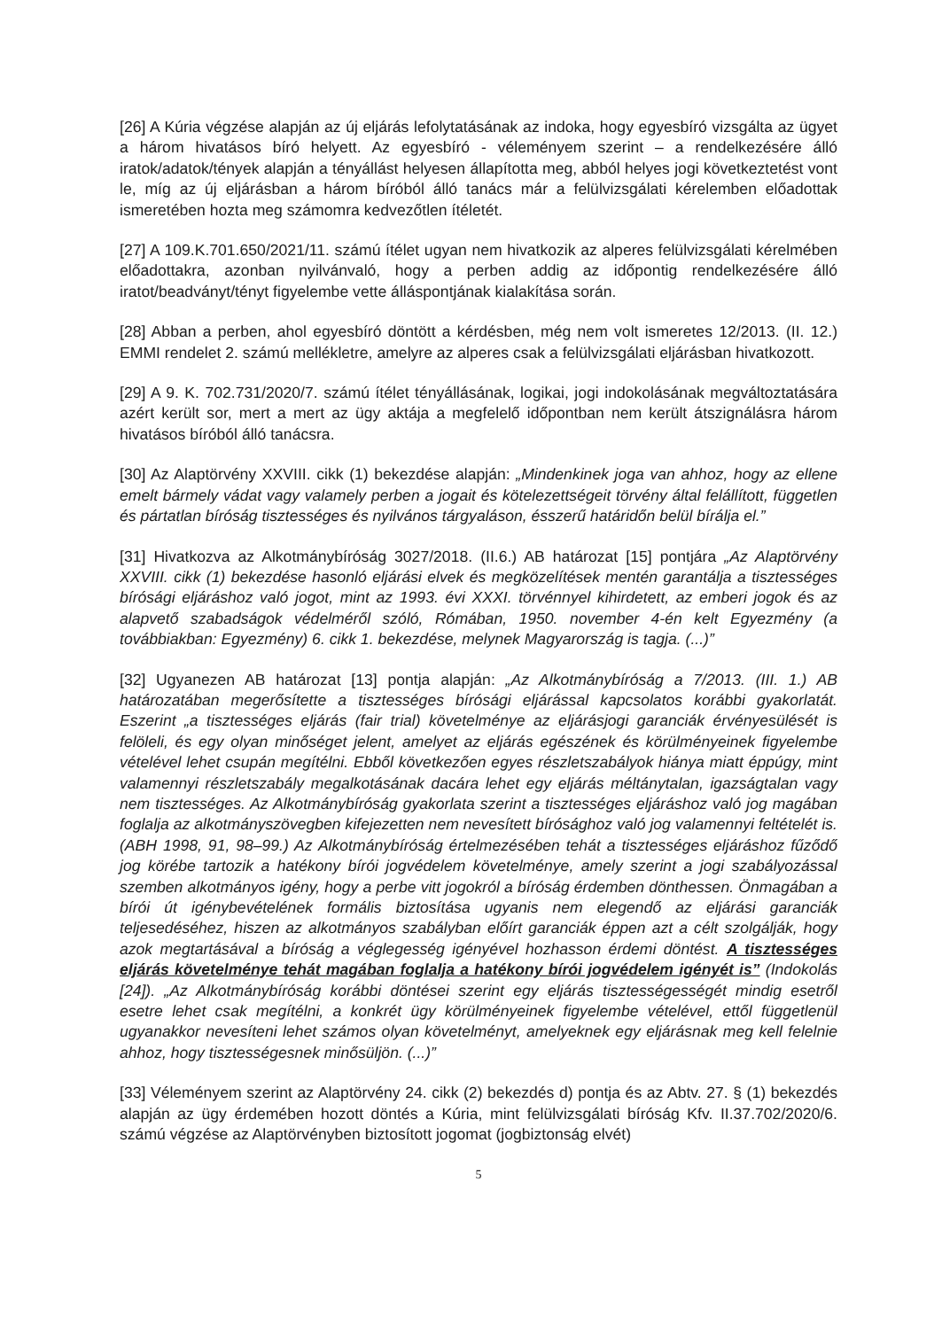[26] A Kúria végzése alapján az új eljárás lefolytatásának az indoka, hogy egyesbíró vizsgálta az ügyet a három hivatásos bíró helyett. Az egyesbíró - véleményem szerint – a rendelkezésére álló iratok/adatok/tények alapján a tényállást helyesen állapította meg, abból helyes jogi következtetést vont le, míg az új eljárásban a három bíróból álló tanács már a felülvizsgálati kérelemben előadottak ismeretében hozta meg számomra kedvezőtlen ítéletét.
[27] A 109.K.701.650/2021/11. számú ítélet ugyan nem hivatkozik az alperes felülvizsgálati kérelmében előadottakra, azonban nyilvánvaló, hogy a perben addig az időpontig rendelkezésére álló iratot/beadványt/tényt figyelembe vette álláspontjának kialakítása során.
[28] Abban a perben, ahol egyesbíró döntött a kérdésben, még nem volt ismeretes 12/2013. (II. 12.) EMMI rendelet 2. számú mellékletre, amelyre az alperes csak a felülvizsgálati eljárásban hivatkozott.
[29] A 9. K. 702.731/2020/7. számú ítélet tényállásának, logikai, jogi indokolásának megváltoztatására azért került sor, mert a mert az ügy aktája a megfelelő időpontban nem került átszignálásra három hivatásos bíróból álló tanácsra.
[30] Az Alaptörvény XXVIII. cikk (1) bekezdése alapján: „Mindenkinek joga van ahhoz, hogy az ellene emelt bármely vádat vagy valamely perben a jogait és kötelezettségeit törvény által felállított, független és pártatlan bíróság tisztességes és nyilvános tárgyaláson, ésszerű határidőn belül bírálja el.”
[31] Hivatkozva az Alkotmánybíróság 3027/2018. (II.6.) AB határozat [15] pontjára „Az Alaptörvény XXVIII. cikk (1) bekezdése hasonló eljárási elvek és megközelítések mentén garantálja a tisztességes bírósági eljáráshoz való jogot, mint az 1993. évi XXXI. törvénnyel kihirdetett, az emberi jogok és az alapvető szabadságok védelméről szóló, Rómában, 1950. november 4-én kelt Egyezmény (a továbbiakban: Egyezmény) 6. cikk 1. bekezdése, melynek Magyarország is tagja. (...)”
[32] Ugyanezen AB határozat [13] pontja alapján: „Az Alkotmánybíróság a 7/2013. (III. 1.) AB határozatában megerősítette a tisztességes bírósági eljárással kapcsolatos korábbi gyakorlatát. Eszerint „a tisztességes eljárás (fair trial) követelménye az eljárásjogi garanciák érvényesülését is felöleli, és egy olyan minőséget jelent, amelyet az eljárás egészének és körülményeinek figyelembe vételével lehet csupán megítélni. Ebből következően egyes részletszabályok hiánya miatt éppúgy, mint valamennyi részletszabály megalkotásának dacára lehet egy eljárás méltánytalan, igazságtalan vagy nem tisztességes. Az Alkotmánybíróság gyakorlata szerint a tisztességes eljáráshoz való jog magában foglalja az alkotmányszövegben kifejezetten nem nevesített bírósághoz való jog valamennyi feltételét is. (ABH 1998, 91, 98–99.) Az Alkotmánybíróság értelmezésében tehát a tisztességes eljáráshoz fűződő jog körébe tartozik a hatékony bírói jogvédelem követelménye, amely szerint a jogi szabályozással szemben alkotmányos igény, hogy a perbe vitt jogokról a bíróság érdemben dönthessen. Önmagában a bírói út igénybevételének formális biztosítása ugyanis nem elegendő az eljárási garanciák teljesedéséhez, hiszen az alkotmányos szabályban előírt garanciák éppen azt a célt szolgálják, hogy azok megtartásával a bíróság a véglegesség igényével hozhasson érdemi döntést. A tisztességes eljárás követelménye tehát magában foglalja a hatékony bírói jogvédelem igényét is” (Indokolás [24]). „Az Alkotmánybíróság korábbi döntései szerint egy eljárás tisztességességét mindig esetről esetre lehet csak megítélni, a konkrét ügy körülményeinek figyelembe vételével, ettől függetlenül ugyanakkor nevesíteni lehet számos olyan követelményt, amelyeknek egy eljárásnak meg kell felelnie ahhoz, hogy tisztességesnek minősüljön. (...)”
[33] Véleményem szerint az Alaptörvény 24. cikk (2) bekezdés d) pontja és az Abtv. 27. § (1) bekezdés alapján az ügy érdemében hozott döntés a Kúria, mint felülvizsgálati bíróság Kfv. II.37.702/2020/6. számú végzése az Alaptörvényben biztosított jogomat (jogbiztonság elvét)
5